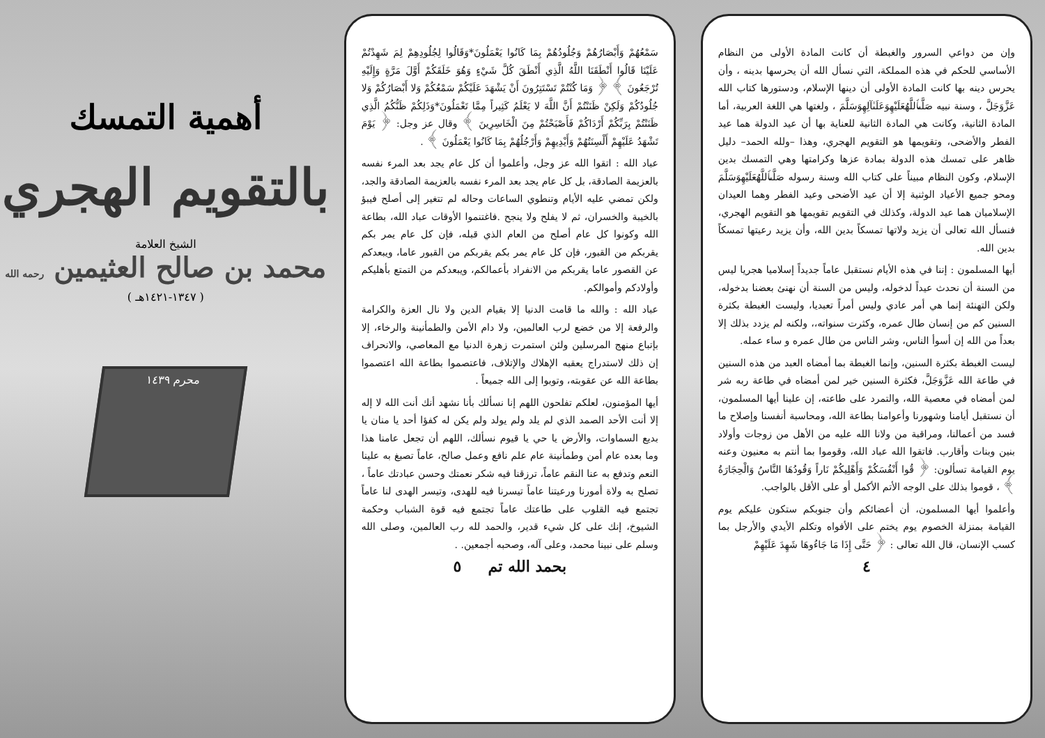وإن من دواعي السرور والغبطة أن كانت المادة الأولى من النظام الأساسي للحكم في هذه المملكة، التي نسأل الله أن يحرسها بدينه ، وأن يحرس دينه بها كانت المادة الأولى أن دينها الإسلام، ودستورها كتاب الله عَزَّوَجَلَّ ، وسنة نبيه صَلَّىٱللَّهُعَلَيْهِوَعَلَىٰآلِهِوَسَلَّمَ ، ولغتها هي اللغة العربية، أما المادة الثانية، وكانت هي المادة الثانية للعناية بها أن عيد الدولة هما عيد الفطر والأضحى، وتقويمها هو التقويم الهجري، وهذا –ولله الحمد– دليل ظاهر على تمسك هذه الدولة بمادة عزها وكرامتها وهي التمسك بدين الإسلام، وكون النظام مبيناً على كتاب الله وسنة رسوله صَلَّىٱللَّهُعَلَيْهِوَسَلَّمَ ومحو جميع الأعياد الوثنية إلا أن عيد الأضحى وعيد الفطر وهما العيدان الإسلاميان هما عيد الدولة، وكذلك في التقويم تقويمها هو التقويم الهجري، فنسأل الله تعالى أن يزيد ولاتها تمسكاً بدين الله، وأن يزيد رعيتها تمسكاً بدين الله.
أيها المسلمون : إننا في هذه الأيام نستقبل عاماً جديداً إسلاميا هجريا ليس من السنة أن نحدث عيداً لدخوله، وليس من السنة أن نهنئ بعضنا بدخوله، ولكن التهنئة إنما هي أمر عادي وليس أمراً تعبديا، وليست الغبطة بكثرة السنين كم من إنسان طال عمره، وكثرت سنواته،، ولكنه لم يزدد بذلك إلا بعداً من الله إن أسوأ الناس، وشر الناس من طال عمره و ساء عمله.
ليست الغبطة بكثرة السنين، وإنما الغبطة بما أمضاه العبد من هذه السنين في طاعة الله عَزَّوَجَلَّ، فكثرة السنين خير لمن أمضاه في طاعة ربه شر لمن أمضاه في معصية الله، والتمرد على طاعته، إن علينا أيها المسلمون، أن نستقبل أيامنا وشهورنا وأعوامنا بطاعة الله، ومحاسبة أنفسنا وإصلاح ما فسد من أعمالنا، ومراقبة من ولانا الله عليه من الأهل من زوجات وأولاد بنين وبنات وأقارب. فاتقوا الله عباد الله، وقوموا بما أنتم به معنيون وعنه يوم القيامة تسألون: ﴿ قُوا أَنْفُسَكُمْ وَأَهْلِيكُمْ نَاراً وَقُودُهَا النَّاسُ وَالْحِجَارَةُ ﴾ ، قوموا بذلك على الوجه الأتم الأكمل أو على الأقل بالواجب.
وأعلموا أيها المسلمون، أن أعضائكم وأن جنوبكم ستكون عليكم يوم القيامة بمنزلة الخصوم يوم يختم على الأفواه وتكلم الأيدي والأرجل بما كسب الإنسان، قال الله تعالى : ﴿ حَتَّى إِذَا مَا جَاءُوهَا شَهِدَ عَلَيْهِمْ
٤
سَمْعُهُمْ وَأَبْصَارُهُمْ وَجُلُودُهُمْ بِمَا كَانُوا يَعْمَلُونَ*وَقَالُوا لِجُلُودِهِمْ لِمَ شَهِدْتُمْ عَلَيْنَا قَالُوا أَنْطَقَنَا اللَّهُ الَّذِي أَنْطَقَ كُلَّ شَيْءٍ وَهُوَ خَلَقَكُمْ أَوَّلَ مَرَّةٍ وَإِلَيْهِ تُرْجَعُونَ ﴾ ﴿ وَمَا كُنْتُمْ تَسْتَتِرُونَ أَنْ يَشْهَدَ عَلَيْكُمْ سَمْعُكُمْ وَلا أَبْصَارُكُمْ وَلا جُلُودُكُمْ وَلَكِنْ ظَنَنْتُمْ أَنَّ اللَّهَ لا يَعْلَمُ كَثِيراً مِمَّا تَعْمَلُونَ*وَذَلِكُمْ ظَنُّكُمُ الَّذِي ظَنَنْتُمْ بِرَبِّكُمْ أَرْدَاكُمْ فَأَصْبَحْتُمْ مِنَ الْخَاسِرِينَ ﴾ وقال عز وجل: ﴿ يَوْمَ تَشْهَدُ عَلَيْهِمْ أَلْسِنَتُهُمْ وَأَيْدِيهِمْ وَأَرْجُلُهُمْ بِمَا كَانُوا يَعْمَلُونَ ﴾ .
عباد الله : اتقوا الله عز وجل، وأعلموا أن كل عام يجد بعد المرء نفسه بالعزيمة الصادقة، بل كل عام يجد بعد المرء نفسه بالعزيمة الصادقة والجد، ولكن تمضي عليه الأيام وتنطوي الساعات وحاله لم تتغير إلى أصلح فيبؤ بالخيبة والخسران، ثم لا يفلح ولا ينجح .فاغتنموا الأوقات عباد الله، بطاعة الله وكونوا كل عام أصلح من العام الذي قبله، فإن كل عام يمر بكم يقربكم من القبور، فإن كل عام يمر بكم يقربكم من القبور عاما، ويبعدكم عن القصور عاما يقربكم من الانفراد بأعمالكم، ويبعدكم من التمتع بأهليكم وأولادكم وأموالكم.
عباد الله : والله ما قامت الدنيا إلا بقيام الدين ولا نال العزة والكرامة والرفعة إلا من خضع لرب العالمين، ولا دام الأمن والطمأنينة والرخاء، إلا بإتباع منهج المرسلين ولئن استمرت زهرة الدنيا مع المعاصي، والانحراف إن ذلك لاستدراج يعقبه الإهلاك والإتلاف، فاعتصموا بطاعة الله اعتصموا بطاعة الله عن عقوبته، وتوبوا إلى الله جميعاً .
أيها المؤمنون، لعلكم تفلحون اللهم إنا نسألك بأنا نشهد أنك أنت الله لا إله إلا أنت الأحد الصمد الذي لم يلد ولم يولد ولم يكن له كفؤا أحد يا منان يا بديع السماوات، والأرض يا حي يا قيوم نسألك، اللهم أن تجعل عامنا هذا وما بعده عام أمن وطمأنينة عام علم نافع وعمل صالح، عاماً تصبغ به علينا النعم وتدفع به عنا النقم عاماً، ترزقنا فيه شكر نعمتك وحسن عبادتك عاماً ، تصلح به ولاة أمورنا ورعيتنا عاماً تيسرنا فيه للهدى، وتيسر الهدى لنا عاماً تجتمع فيه القلوب على طاعتك عاماً تجتمع فيه قوة الشباب وحكمة الشيوخ، إنك على كل شيء قدير، والحمد لله رب العالمين، وصلى الله وسلم على نبينا محمد، وعلى آله، وصحبه أجمعين. .
بحمد الله تم ٥
أهمية التمسك
بالتقويم الهجري
الشيخ العلامة
محمد بن صالح العثيمين رحمه الله
( ١٣٤٧-١٤٢١هـ )
محرم ١٤٣٩